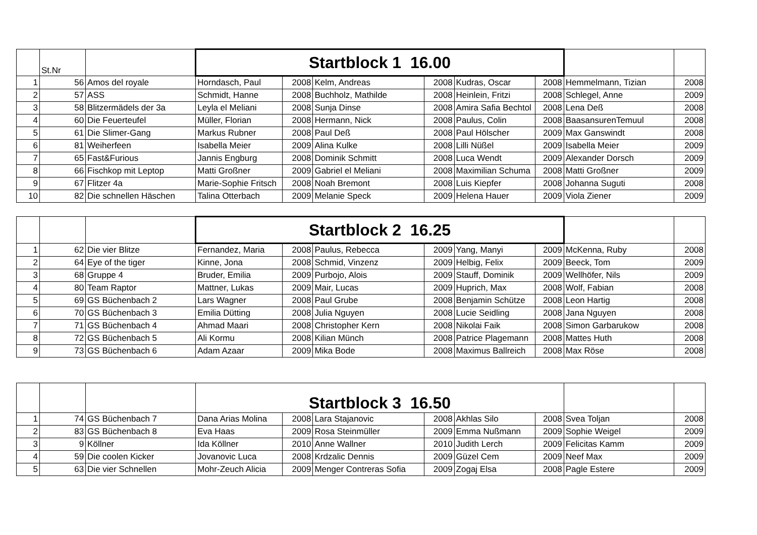| | St.Nr | | Startblock 1 16.00 | | | | | | | |
| 1 | 56 | Amos del royale | Horndasch, Paul | 2008 | Kelm, Andreas | 2008 | Kudras, Oscar | 2008 | Hemmelmann, Tizian | 2008 |
| 2 | 57 | ASS | Schmidt, Hanne | 2008 | Buchholz, Mathilde | 2008 | Heinlein, Fritzi | 2008 | Schlegel, Anne | 2009 |
| 3 | 58 | Blitzermädels der 3a | Leyla el Meliani | 2008 | Sunja Dinse | 2008 | Amira Safia Bechtol | 2008 | Lena Deß | 2008 |
| 4 | 60 | Die Feuerteufel | Müller, Florian | 2008 | Hermann, Nick | 2008 | Paulus, Colin | 2008 | BaasansurenTemuul | 2008 |
| 5 | 61 | Die Slimer-Gang | Markus Rubner | 2008 | Paul Deß | 2008 | Paul Hölscher | 2009 | Max Ganswindt | 2008 |
| 6 | 81 | Weiherfeen | Isabella Meier | 2009 | Alina Kulke | 2008 | Lilli Nüßel | 2009 | Isabella Meier | 2009 |
| 7 | 65 | Fast&Furious | Jannis Engburg | 2008 | Dominik Schmitt | 2008 | Luca Wendt | 2009 | Alexander Dorsch | 2009 |
| 8 | 66 | Fischkop mit Leptop | Matti Großner | 2009 | Gabriel el Meliani | 2008 | Maximilian Schuma | 2008 | Matti Großner | 2009 |
| 9 | 67 | Flitzer 4a | Marie-Sophie Fritsch | 2008 | Noah Bremont | 2008 | Luis Kiepfer | 2008 | Johanna Suguti | 2008 |
| 10 | 82 | Die schnellen Häschen | Talina Otterbach | 2009 | Melanie Speck | 2009 | Helena Hauer | 2009 | Viola Ziener | 2009 |
| | | | Startblock 2 16.25 | | | | | | | |
| 1 | 62 | Die vier Blitze | Fernandez, Maria | 2008 | Paulus, Rebecca | 2009 | Yang, Manyi | 2009 | McKenna, Ruby | 2008 |
| 2 | 64 | Eye of the tiger | Kinne, Jona | 2008 | Schmid, Vinzenz | 2009 | Helbig, Felix | 2009 | Beeck, Tom | 2009 |
| 3 | 68 | Gruppe 4 | Bruder, Emilia | 2009 | Purbojo, Alois | 2009 | Stauff, Dominik | 2009 | Wellhöfer, Nils | 2009 |
| 4 | 80 | Team Raptor | Mattner, Lukas | 2009 | Mair, Lucas | 2009 | Huprich, Max | 2008 | Wolf, Fabian | 2008 |
| 5 | 69 | GS Büchenbach 2 | Lars Wagner | 2008 | Paul Grube | 2008 | Benjamin Schütze | 2008 | Leon Hartig | 2008 |
| 6 | 70 | GS Büchenbach 3 | Emilia Dütting | 2008 | Julia Nguyen | 2008 | Lucie Seidling | 2008 | Jana Nguyen | 2008 |
| 7 | 71 | GS Büchenbach 4 | Ahmad Maari | 2008 | Christopher Kern | 2008 | Nikolai Faik | 2008 | Simon Garbarukow | 2008 |
| 8 | 72 | GS Büchenbach 5 | Ali Kormu | 2008 | Kilian Münch | 2008 | Patrice Plagemann | 2008 | Mattes Huth | 2008 |
| 9 | 73 | GS Büchenbach 6 | Adam Azaar | 2009 | Mika Bode | 2008 | Maximus Ballreich | 2008 | Max Röse | 2008 |
| | | | Startblock 3 16.50 | | | | | | | |
| 1 | 74 | GS Büchenbach 7 | Dana Arias Molina | 2008 | Lara Stajanovic | 2008 | Akhlas Silo | 2008 | Svea Toljan | 2008 |
| 2 | 83 | GS Büchenbach 8 | Eva Haas | 2009 | Rosa Steinmüller | 2009 | Emma Nußmann | 2009 | Sophie Weigel | 2009 |
| 3 | 9 | Köllner | Ida Köllner | 2010 | Anne Wallner | 2010 | Judith Lerch | 2009 | Felicitas Kamm | 2009 |
| 4 | 59 | Die coolen Kicker | Jovanovic Luca | 2008 | Krdzalic Dennis | 2009 | Güzel Cem | 2009 | Neef Max | 2009 |
| 5 | 63 | Die vier Schnellen | Mohr-Zeuch Alicia | 2009 | Menger Contreras Sofia | 2009 | Zogaj Elsa | 2008 | Pagle Estere | 2009 |